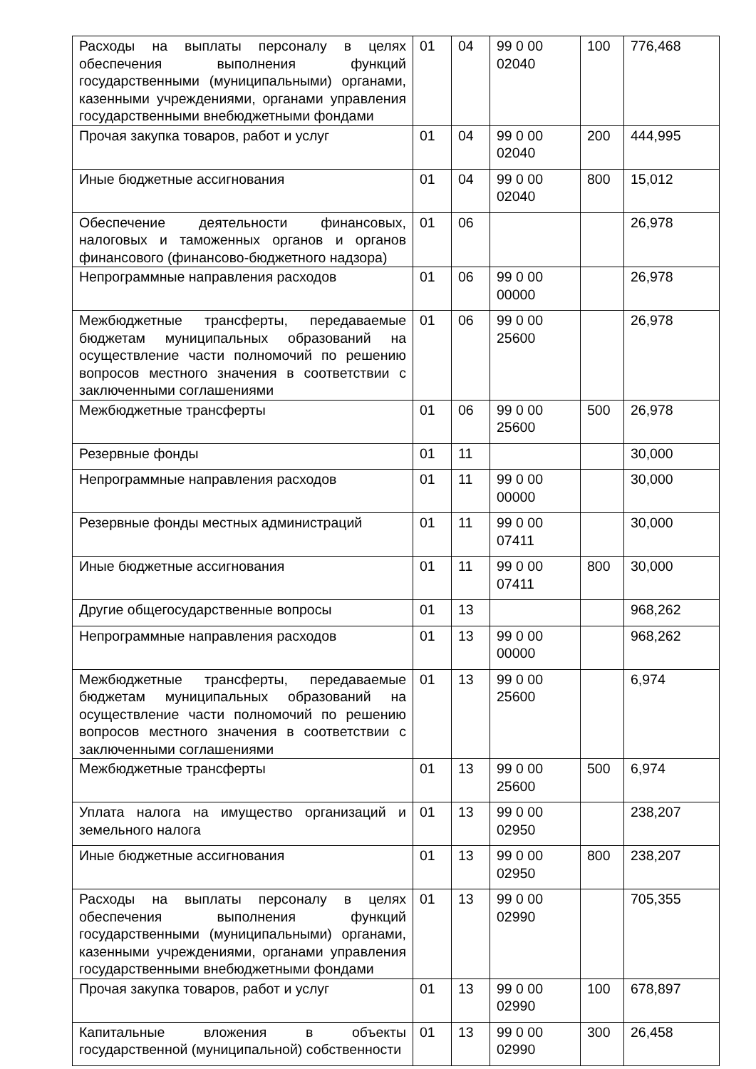| Расходы на выплаты персоналу в целях обеспечения выполнения функций государственными (муниципальными) органами, казенными учреждениями, органами управления государственными внебюджетными фондами | 01 | 04 | 99 0 00 02040 | 100 | 776,468 |
| Прочая закупка товаров, работ и услуг | 01 | 04 | 99 0 00 02040 | 200 | 444,995 |
| Иные бюджетные ассигнования | 01 | 04 | 99 0 00 02040 | 800 | 15,012 |
| Обеспечение деятельности финансовых, налоговых и таможенных органов и органов финансового (финансово-бюджетного надзора) | 01 | 06 | | | 26,978 |
| Непрограммные направления расходов | 01 | 06 | 99 0 00 00000 | | 26,978 |
| Межбюджетные трансферты, передаваемые бюджетам муниципальных образований на осуществление части полномочий по решению вопросов местного значения в соответствии с заключенными соглашениями | 01 | 06 | 99 0 00 25600 | | 26,978 |
| Межбюджетные трансферты | 01 | 06 | 99 0 00 25600 | 500 | 26,978 |
| Резервные фонды | 01 | 11 | | | 30,000 |
| Непрограммные направления расходов | 01 | 11 | 99 0 00 00000 | | 30,000 |
| Резервные фонды местных администраций | 01 | 11 | 99 0 00 07411 | | 30,000 |
| Иные бюджетные ассигнования | 01 | 11 | 99 0 00 07411 | 800 | 30,000 |
| Другие общегосударственные вопросы | 01 | 13 | | | 968,262 |
| Непрограммные направления расходов | 01 | 13 | 99 0 00 00000 | | 968,262 |
| Межбюджетные трансферты, передаваемые бюджетам муниципальных образований на осуществление части полномочий по решению вопросов местного значения в соответствии с заключенными соглашениями | 01 | 13 | 99 0 00 25600 | | 6,974 |
| Межбюджетные трансферты | 01 | 13 | 99 0 00 25600 | 500 | 6,974 |
| Уплата налога на имущество организаций и земельного налога | 01 | 13 | 99 0 00 02950 | | 238,207 |
| Иные бюджетные ассигнования | 01 | 13 | 99 0 00 02950 | 800 | 238,207 |
| Расходы на выплаты персоналу в целях обеспечения выполнения функций государственными (муниципальными) органами, казенными учреждениями, органами управления государственными внебюджетными фондами | 01 | 13 | 99 0 00 02990 | | 705,355 |
| Прочая закупка товаров, работ и услуг | 01 | 13 | 99 0 00 02990 | 100 | 678,897 |
| Капитальные вложения в объекты государственной (муниципальной) собственности | 01 | 13 | 99 0 00 02990 | 300 | 26,458 |